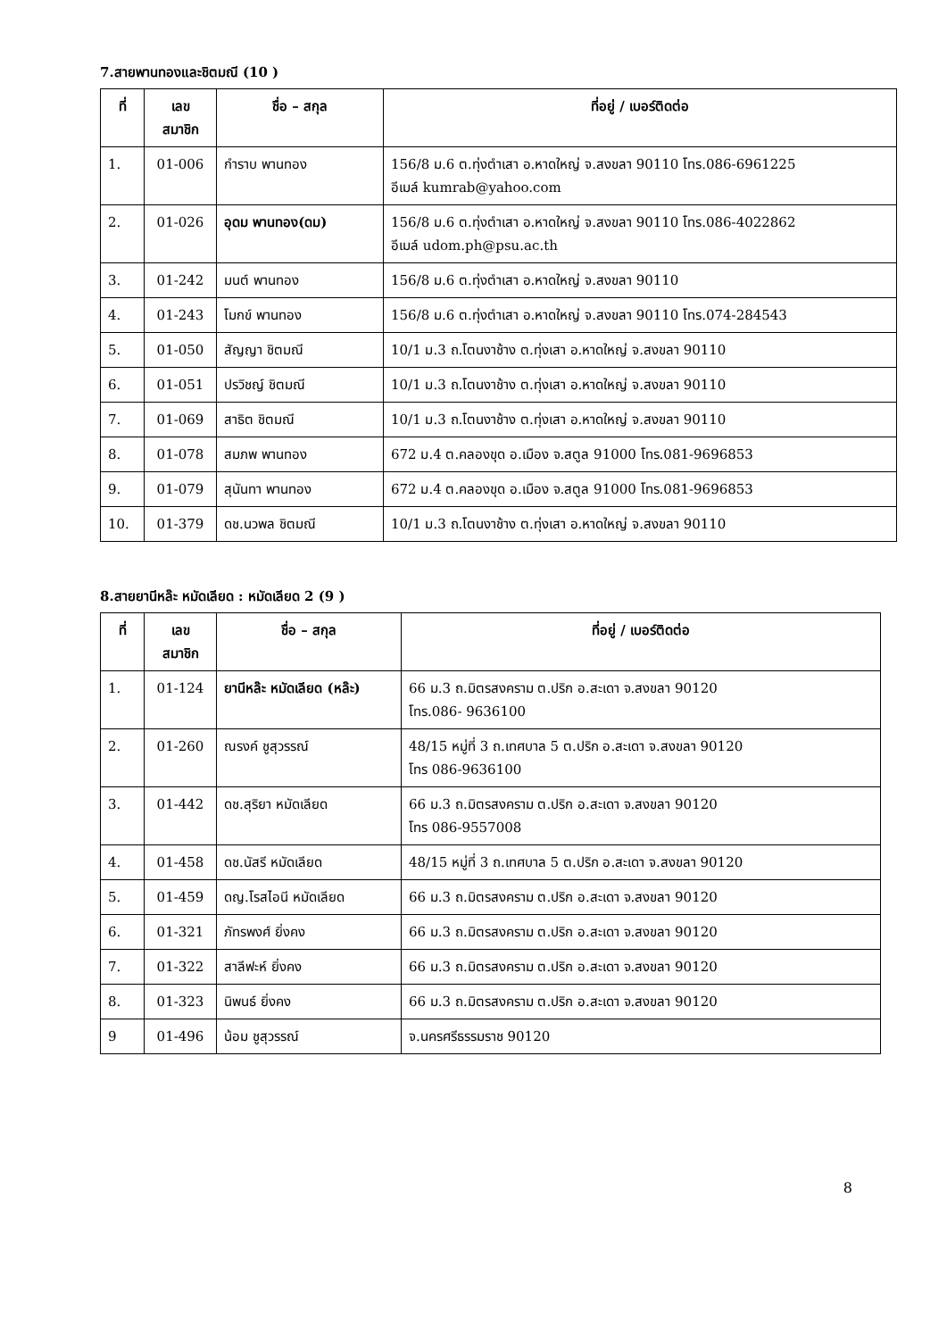7.สายพานทองและชิตมณี (10 )
| ที่ | เลข สมาชิก | ชื่อ – สกุล | ที่อยู่ / เบอร์ติดต่อ |
| --- | --- | --- | --- |
| 1. | 01-006 | กำราบ พานทอง | 156/8 ม.6 ต.ทุ่งตำเสา อ.หาดใหญ่ จ.สงขลา 90110 โทร.086-6961225 อีเมล์ kumrab@yahoo.com |
| 2. | 01-026 | อุดม พานทอง(ดม) | 156/8 ม.6 ต.ทุ่งตำเสา อ.หาดใหญ่ จ.สงขลา 90110 โทร.086-4022862 อีเมล์ udom.ph@psu.ac.th |
| 3. | 01-242 | มนต์ พานทอง | 156/8 ม.6 ต.ทุ่งตำเสา อ.หาดใหญ่ จ.สงขลา 90110 |
| 4. | 01-243 | โมกข์ พานทอง | 156/8 ม.6 ต.ทุ่งตำเสา อ.หาดใหญ่ จ.สงขลา 90110 โทร.074-284543 |
| 5. | 01-050 | สัญญา ชิตมณี | 10/1 ม.3 ถ.โตนงาช้าง ต.ทุ่งเสา อ.หาดใหญ่ จ.สงขลา 90110 |
| 6. | 01-051 | ปรวิชญ์ ชิตมณี | 10/1 ม.3 ถ.โตนงาช้าง ต.ทุ่งเสา อ.หาดใหญ่ จ.สงขลา 90110 |
| 7. | 01-069 | สาธิต ชิตมณี | 10/1 ม.3 ถ.โตนงาช้าง ต.ทุ่งเสา อ.หาดใหญ่ จ.สงขลา 90110 |
| 8. | 01-078 | สมภพ พานทอง | 672 ม.4 ต.คลองขุด อ.เมือง จ.สตูล 91000 โทร.081-9696853 |
| 9. | 01-079 | สุนันทา พานทอง | 672 ม.4 ต.คลองขุด อ.เมือง จ.สตูล 91000 โทร.081-9696853 |
| 10. | 01-379 | ดช.นวพล ชิตมณี | 10/1 ม.3 ถ.โตนงาช้าง ต.ทุ่งเสา อ.หาดใหญ่ จ.สงขลา 90110 |
8.สายยานีหล๊ะ หมัดเลียด : หมัดเลียด 2 (9 )
| ที่ | เลข สมาชิก | ชื่อ – สกุล | ที่อยู่ / เบอร์ติดต่อ |
| --- | --- | --- | --- |
| 1. | 01-124 | ยานีหล๊ะ หมัดเลียด (หล๊ะ) | 66 ม.3 ถ.มิตรสงคราม ต.ปริก อ.สะเดา จ.สงขลา 90120 โทร.086- 9636100 |
| 2. | 01-260 | ณรงค์ ชูสุวรรณ์ | 48/15 หมู่ที่ 3 ถ.เทศบาล 5 ต.ปริก อ.สะเดา จ.สงขลา 90120 โทร 086-9636100 |
| 3. | 01-442 | ดช.สุริยา หมัดเลียด | 66 ม.3 ถ.มิตรสงคราม ต.ปริก อ.สะเดา จ.สงขลา 90120 โทร 086-9557008 |
| 4. | 01-458 | ดช.นัสรี หมัดเลียด | 48/15 หมู่ที่ 3 ถ.เทศบาล 5 ต.ปริก อ.สะเดา จ.สงขลา 90120 |
| 5. | 01-459 | ดญ.โรสไอนี หมัดเลียด | 66 ม.3 ถ.มิตรสงคราม ต.ปริก อ.สะเดา จ.สงขลา 90120 |
| 6. | 01-321 | ภัทรพงศ์ ยิ่งคง | 66 ม.3 ถ.มิตรสงคราม ต.ปริก อ.สะเดา จ.สงขลา 90120 |
| 7. | 01-322 | สาลีฟะห์ ยิ่งคง | 66 ม.3 ถ.มิตรสงคราม ต.ปริก อ.สะเดา จ.สงขลา 90120 |
| 8. | 01-323 | นิพนธ์ ยิ่งคง | 66 ม.3 ถ.มิตรสงคราม ต.ปริก อ.สะเดา จ.สงขลา 90120 |
| 9 | 01-496 | น้อม ชูสุวรรณ์ | จ.นครศรีธรรมราช 90120 |
8